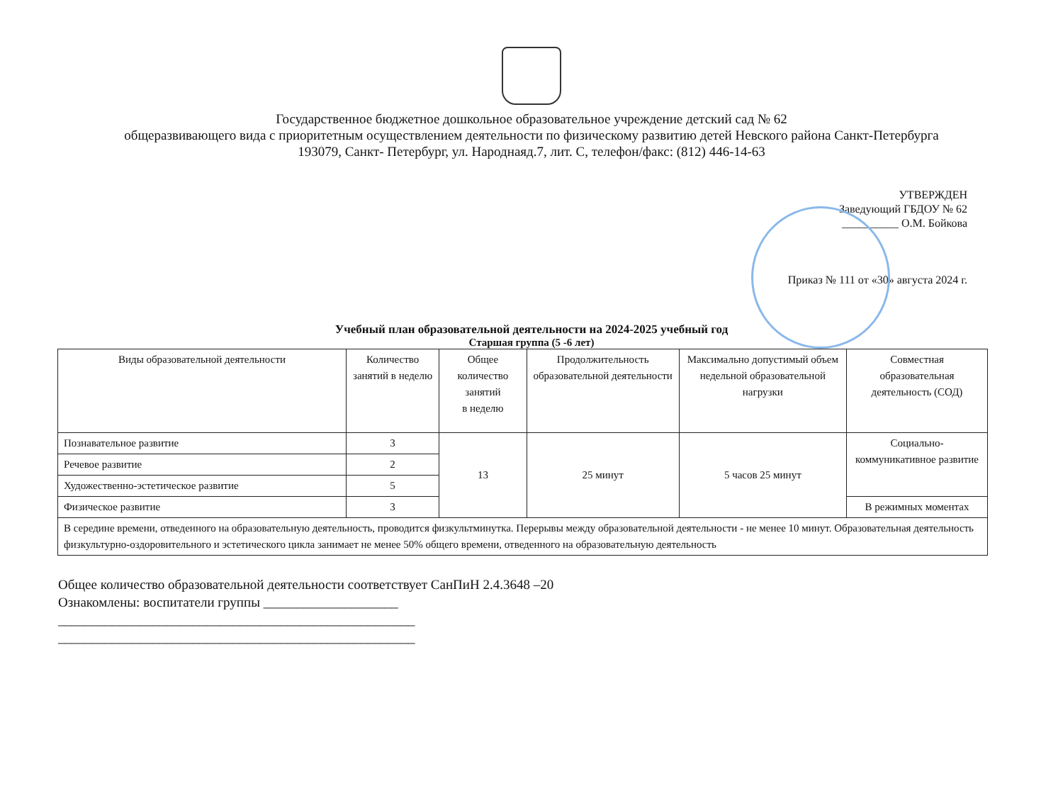Государственное бюджетное дошкольное образовательное учреждение детский сад № 62
общеразвивающего вида с приоритетным осуществлением деятельности по физическому развитию детей Невского района Санкт-Петербурга
193079, Санкт- Петербург, ул. Народнаяд.7, лит. С, телефон/факс: (812) 446-14-63
УТВЕРЖДЕН
Заведующий ГБДОУ № 62
__________ О.М. Бойкова
Приказ № 111 от «30» августа 2024 г.
Учебный план образовательной деятельности на 2024-2025 учебный год
Старшая группа (5 -6 лет)
| Виды образовательной деятельности | Количество занятий в неделю | Общее количество занятий в неделю | Продолжительность образовательной деятельности | Максимально допустимый объем недельной образовательной нагрузки | Совместная образовательная деятельность (СОД) |
| --- | --- | --- | --- | --- | --- |
| Познавательное развитие | 3 | 13 | 25 минут | 5 часов 25 минут | Социально-коммуникативное развитие |
| Речевое развитие | 2 | | | | |
| Художественно-эстетическое развитие | 5 | | | | |
| Физическое развитие | 3 | | | | В режимных моментах |
| В середине времени, отведенного на образовательную деятельность, проводится физкультминутка. Перерывы между образовательной деятельности - не менее 10 минут. Образовательная деятельность физкультурно-оздоровительного и эстетического цикла занимает не менее 50% общего времени, отведенного на образовательную деятельность | | | | | |
Общее количество образовательной деятельности соответствует СанПиН 2.4.3648 –20
Ознакомлены: воспитатели группы ____________________
_____________________________________________________
_____________________________________________________